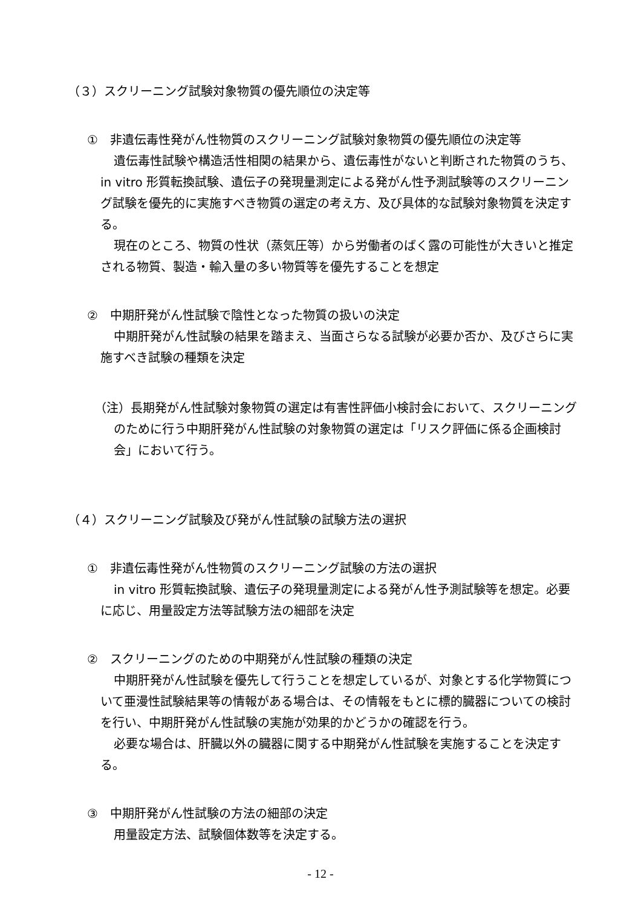（３）スクリーニング試験対象物質の優先順位の決定等
①　非遺伝毒性発がん性物質のスクリーニング試験対象物質の優先順位の決定等
遺伝毒性試験や構造活性相関の結果から、遺伝毒性がないと判断された物質のうち、in vitro 形質転換試験、遺伝子の発現量測定による発がん性予測試験等のスクリーニング試験を優先的に実施すべき物質の選定の考え方、及び具体的な試験対象物質を決定する。
現在のところ、物質の性状（蒸気圧等）から労働者のばく露の可能性が大きいと推定される物質、製造・輸入量の多い物質等を優先することを想定
②　中期肝発がん性試験で陰性となった物質の扱いの決定
中期肝発がん性試験の結果を踏まえ、当面さらなる試験が必要か否か、及びさらに実施すべき試験の種類を決定
（注）長期発がん性試験対象物質の選定は有害性評価小検討会において、スクリーニングのために行う中期肝発がん性試験の対象物質の選定は「リスク評価に係る企画検討会」において行う。
（４）スクリーニング試験及び発がん性試験の試験方法の選択
①　非遺伝毒性発がん性物質のスクリーニング試験の方法の選択
in vitro 形質転換試験、遺伝子の発現量測定による発がん性予測試験等を想定。必要に応じ、用量設定方法等試験方法の細部を決定
②　スクリーニングのための中期発がん性試験の種類の決定
中期肝発がん性試験を優先して行うことを想定しているが、対象とする化学物質について亜漫性試験結果等の情報がある場合は、その情報をもとに標的臓器についての検討を行い、中期肝発がん性試験の実施が効果的かどうかの確認を行う。
必要な場合は、肝臓以外の臓器に関する中期発がん性試験を実施することを決定する。
③　中期肝発がん性試験の方法の細部の決定
用量設定方法、試験個体数等を決定する。
- 12 -